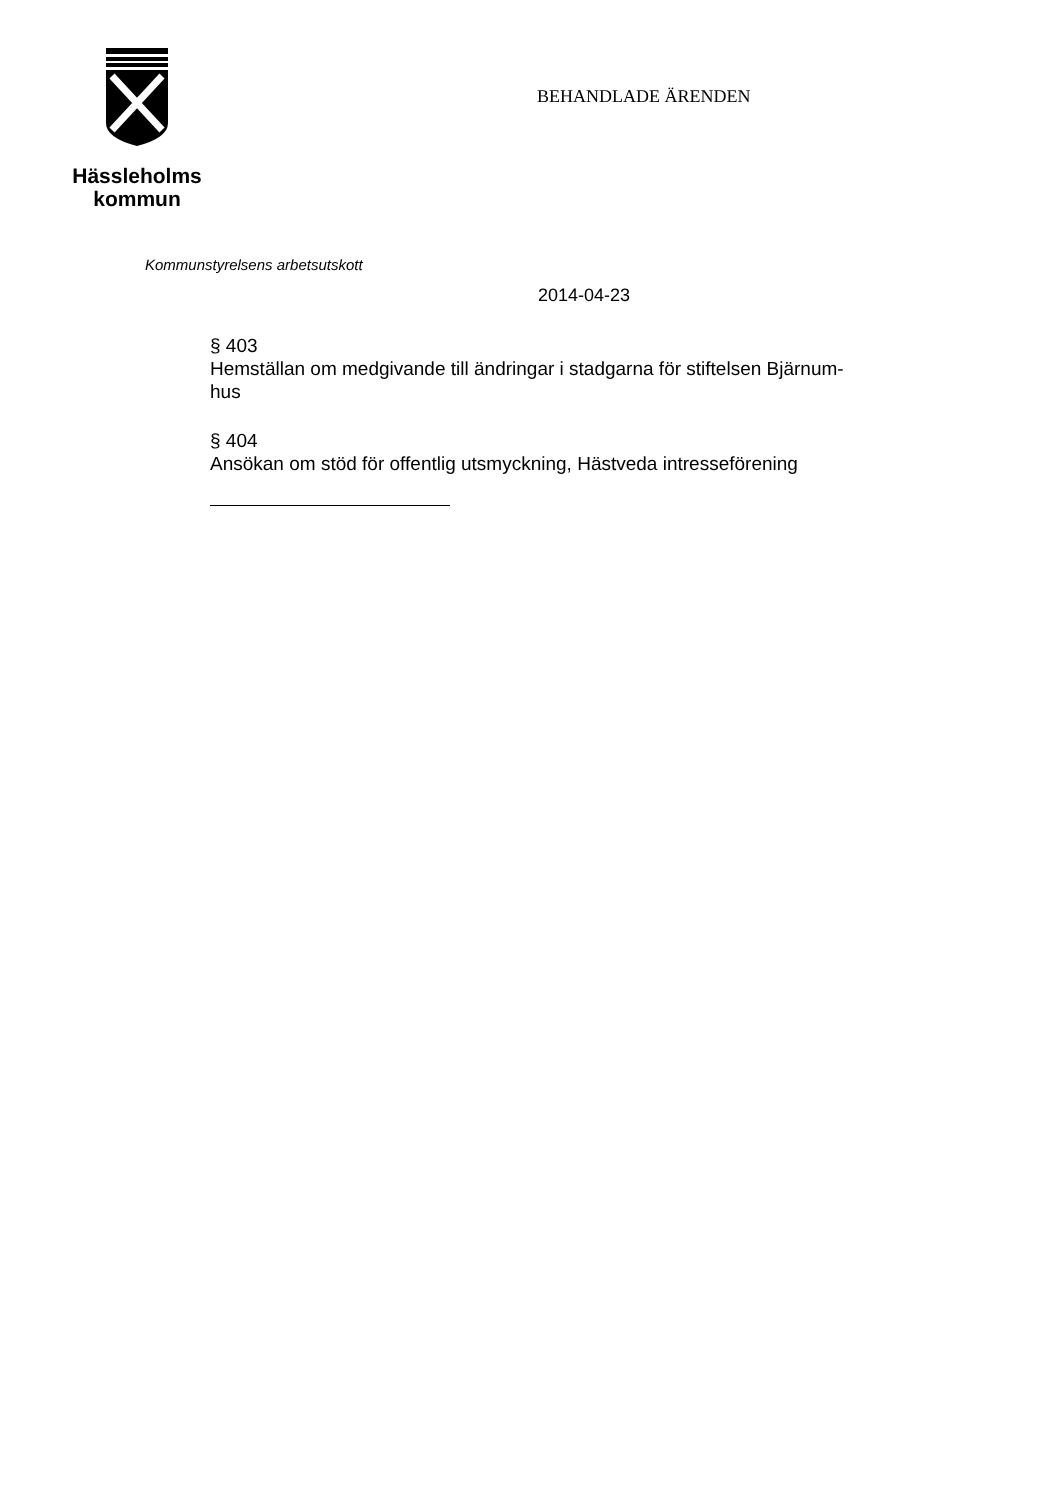Hässleholms
kommun
BEHANDLADE ÄRENDEN
Kommunstyrelsens arbetsutskott
2014-04-23
§ 403
Hemställan om medgivande till ändringar i stadgarna för stiftelsen Bjärnum-
hus
§ 404
Ansökan om stöd för offentlig utsmyckning, Hästveda intresseförening